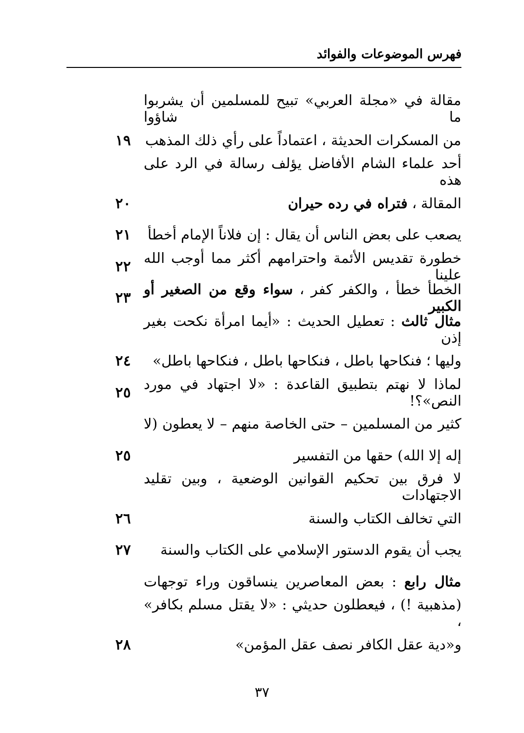فهرس الموضوعات والفوائد
مقالة في «مجلة العربي» تبيح للمسلمين أن يشربوا ما شاؤوا
من المسكرات الحديثة ، اعتماداً على رأي ذلك المذهب
١٩
أحد علماء الشام الأفاضل يؤلف رسالة في الرد على هذه
المقالة ، فتراه في رده حيران ٢٠
يصعب على بعض الناس أن يقال : إن فلاناً الإمام أخطأ
٢١
خطورة تقديس الأئمة واحترامهم أكثر مما أوجب الله علينا
٢٢
الخطأ خطأ ، والكفر كفر ، سواء وقع من الصغير أو الكبير
٢٣
مثال ثالث : تعطيل الحديث : «أيما امرأة نكحت بغير إذن
وليها ؛ فنكاحها باطل ، فنكاحها باطل ، فنكاحها باطل»
٢٤
لماذا لا نهتم بتطبيق القاعدة : «لا اجتهاد في مورد النص»؟!
٢٥
كثير من المسلمين – حتى الخاصة منهم – لا يعطون (لا
إله إلا الله) حقها من التفسير ٢٥
لا فرق بين تحكيم القوانين الوضعية ، وبين تقليد الاجتهادات
التي تخالف الكتاب والسنة ٢٦
يجب أن يقوم الدستور الإسلامي على الكتاب والسنة
٢٧
مثال رابع : بعض المعاصرين ينساقون وراء توجهات
(مذهبية !) ، فيعطلون حديثي : «لا يقتل مسلم بكافر» ،
و«دية عقل الكافر نصف عقل المؤمن» ٢٨
٣٧